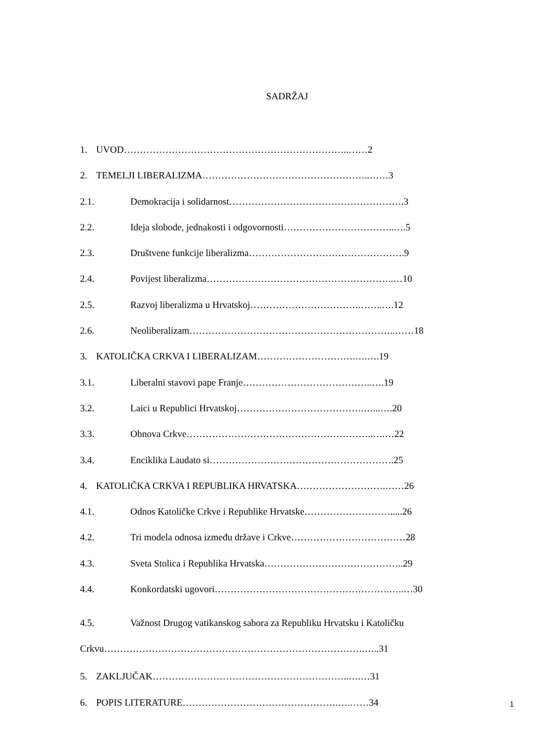SADRŽAJ
1. UVOD……………………………………………………………..……2
2. TEMELJI LIBERALIZMA……………………………………………..……3
2.1. Demokracija i solidarnost……………………………………………….3
2.2. Ideja slobode, jednakosti i odgovornosti……………………………..….5
2.3. Društvene funkcije liberalizma………………………………………….9
2.4. Povijest liberalizma…………………………………………………..…10
2.5. Razvoj liberalizma u Hrvatskoj…………………………….……..….12
2.6. Neoliberalizam………………………………………………………..……18
3. KATOLIČKA CRKVA I LIBERALIZAM………………………….….….19
3.1. Liberalni stavovi pape Franje…………………………………..….19
3.2. Laici u Republici Hrvatskoj………………………………….…...….20
3.3. Obnova Crkve…………………………………………………..….…22
3.4. Enciklika Laudato si………………………………………………….25
4. KATOLIČKA CRKVA I REPUBLIKA HRVATSKA……………………….……26
4.1. Odnos Katoličke Crkve i Republike Hrvatske……………………….....26
4.2. Tri modela odnosa između države i Crkve………………………………28
4.3. Sveta Stolica i Republika Hrvatska……………………………………..29
4.4. Konkordatski ugovori……………………………………………….…..…30
4.5. Važnost Drugog vatikanskog sabora za Republiku Hrvatsku i Katoličku
Crkvu……………………………………………………………………….…..31
5. ZAKLJUČAK……………………………………………………..….…31
6. POPIS LITERATURE………………………………………….….……34
1